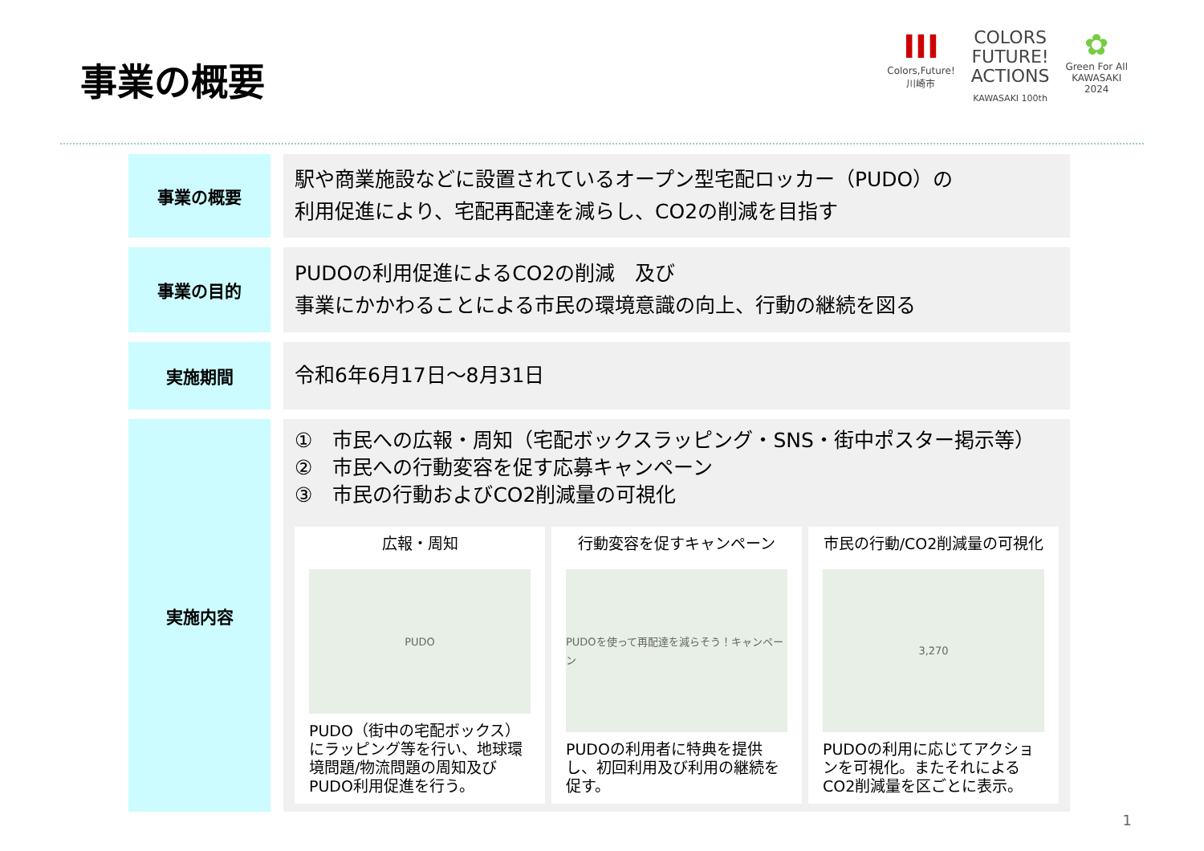事業の概要
III
Colors,Future!
川崎市
COLORS
FUTURE!
ACTIONS
KAWASAKI 100th
✿
Green For All
KAWASAKI
2024
| 事業の概要 | 駅や商業施設などに設置されているオープン型宅配ロッカー（PUDO）の 利用促進により、宅配再配達を減らし、CO2の削減を目指す |
| 事業の目的 | PUDOの利用促進によるCO2の削減 及び 事業にかかわることによる市民の環境意識の向上、行動の継続を図る |
| 実施期間 | 令和6年6月17日～8月31日 |
| 実施内容 | ① 市民への広報・周知（宅配ボックスラッピング・SNS・街中ポスター掲示等） ② 市民への行動変容を促す応募キャンペーン ③ 市民の行動およびCO2削減量の可視化 広報・周知 PUDO PUDO（街中の宅配ボックス）にラッピング等を行い、地球環境問題/物流問題の周知及びPUDO利用促進を行う。 行動変容を促すキャンペーン PUDOを使って再配達を減らそう！キャンペーン PUDOの利用者に特典を提供し、初回利用及び利用の継続を促す。 市民の行動/CO2削減量の可視化 3,270 PUDOの利用に応じてアクションを可視化。またそれによるCO2削減量を区ごとに表示。 |
1